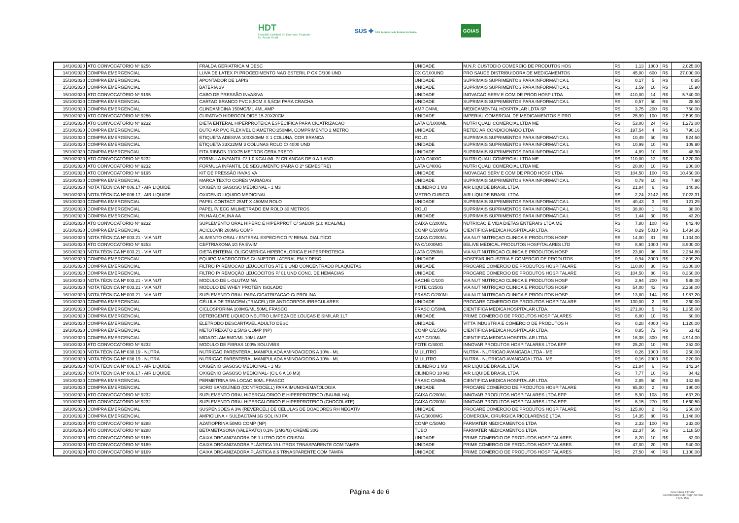HDT
Hospital Estadual de Doenças Tropicais
Dr. Anuar Auad
SUS ✚ SES Secretaria de Estado da Saúde
GOIAS
| 14/10/2020 | ATO CONVOCATÓRIO Nº 9256 | FRALDA GERIATRICA M DESC | UNIDADE | M.N.P. CUSTODIO COMERCIO DE PRODUTOS HOS | R$ | 1,13 | 1800 | R$ | 2.025,00 |
| 14/10/2020 | COMPRA EMERGENCIAL | LUVA DE LATEX P/ PROCEDIMENTO NAO ESTERIL P CX C/100 UND | CX C/100UND | PRO SAUDE DISTRIBUIDORA DE MEDICAMENTOS | R$ | 45,00 | 600 | R$ | 27.000,00 |
| 15/10/2020 | COMPRA EMERGENCIAL | APONTADOR DE LAPIS | UNIDADE | SUPRIMAIS SUPRIMENTOS PARA INFORMATICA L | R$ | 0,17 | 5 | R$ | 0,85 |
| 15/10/2020 | COMPRA EMERGENCIAL | BATERIA 3V | UNIDADE | SUPRIMAIS SUPRIMENTOS PARA INFORMATICA L | R$ | 1,59 | 10 | R$ | 15,90 |
| 15/10/2020 | ATO CONVOCATÓRIO Nº 9195 | CABO DE PRESSÃO INVASIVA | UNIDADE | INOVACAO SERV E COM DE PROD HOSP LTDA | R$ | 410,00 | 14 | R$ | 5.740,00 |
| 15/10/2020 | COMPRA EMERGENCIAL | CARTAO BRANCO PVC 8,5CM X 5,5CM PARA CRACHA | UNIDADE | SUPRIMAIS SUPRIMENTOS PARA INFORMATICA L | R$ | 0,57 | 50 | R$ | 28,50 |
| 15/10/2020 | COMPRA EMERGENCIAL | CLINDAMICINA 150MG/ML 4ML AMP | AMP C/4ML | MEDICAMENTAL HOSPITALAR LDTA SP | R$ | 3,75 | 200 | R$ | 750,00 |
| 15/10/2020 | ATO CONVOCATÓRIO Nº 9256 | CURATIVO HIDROCOLOIDE 15-20X20CM | UNIDADE | IMPERIAL COMERCIAL DE MEDICAMENTOS E PRO | R$ | 25,99 | 100 | R$ | 2.599,00 |
| 15/10/2020 | ATO CONVOCATÓRIO Nº 9232 | DIETA ENTERAL HIPERPROTEICA ESPECIFICA PARA CICATRIZACAO | LATA C/1000ML | NUTRI QUALI COMERCIAL LTDA ME | R$ | 53,00 | 24 | R$ | 1.272,00 |
| 15/10/2020 | COMPRA EMERGENCIAL | DUTO AR PVC FLEXÍVEL DIÂMETRO:250MM, COMPRIMENTO 2 METRO | UNIDADE | RETEC AR CONDICIONADO LTDA | R$ | 197,54 | 4 | R$ | 790,16 |
| 15/10/2020 | COMPRA EMERGENCIAL | ETIQUETA ADESIVA 100X50MM X 1 COLUNA, COR BRANCA | ROLO | SUPRIMAIS SUPRIMENTOS PARA INFORMATICA L | R$ | 10,49 | 50 | R$ | 524,50 |
| 15/10/2020 | COMPRA EMERGENCIAL | ETIQUETA 33X22MM 3 COLUNAS ROLO C/ 4000 UND | UNIDADE | SUPRIMAIS SUPRIMENTOS PARA INFORMATICA L | R$ | 10,99 | 10 | R$ | 109,90 |
| 15/10/2020 | COMPRA EMERGENCIAL | FITA RIBBON 110X75 METROS CERA PRETO | UNIDADE | SUPRIMAIS SUPRIMENTOS PARA INFORMATICA L | R$ | 4,89 | 10 | R$ | 48,90 |
| 15/10/2020 | ATO CONVOCATÓRIO Nº 9232 | FORMULA INFANTIL C/ 1.0 KCAL/ML P/ CRIANCAS DE 0 A 1 ANO | LATA C/400G | NUTRI QUALI COMERCIAL LTDA ME | R$ | 110,00 | 12 | R$ | 1.320,00 |
| 15/10/2020 | ATO CONVOCATÓRIO Nº 9232 | FORMULA INFANTIL DE SEGUIMENTO (PARA O 2º SEMESTRE) | LATA C/400G | NUTRI QUALI COMERCIAL LTDA ME | R$ | 20,00 | 10 | R$ | 200,00 |
| 15/10/2020 | ATO CONVOCATÓRIO Nº 9195 | KIT DE PRESSÃO INVASIVA | UNIDADE | INOVACAO SERV E COM DE PROD HOSP LTDA | R$ | 104,50 | 100 | R$ | 10.450,00 |
| 15/10/2020 | COMPRA EMERGENCIAL | MARCA TEXTO CORES VARIADAS | UNIDADE | SUPRIMAIS SUPRIMENTOS PARA INFORMATICA L | R$ | 0,79 | 10 | R$ | 7,90 |
| 15/10/2020 | NOTA TÉCNICA Nº 006.17 - AIR LIQUIDE | OXIGENIO GASOSO MEDICINAL - 1 M3 | CILINDRO 1 M3 | AIR LIQUIDE BRASIL LTDA | R$ | 21,84 | 6 | R$ | 140,86 |
| 15/10/2020 | NOTA TÉCNICA Nº 006.17 - AIR LIQUIDE | OXIGENIO LIQUIDO MEDICINAL | METRO CUBICO | AIR LIQUIDE BRASIL LTDA | R$ | 2,24 | 3142 | R$ | 7.023,31 |
| 15/10/2020 | COMPRA EMERGENCIAL | PAPEL CONTACT 25MT X 450MM ROLO | UNIDADE | SUPRIMAIS SUPRIMENTOS PARA INFORMATICA L | R$ | 40,43 | 3 | R$ | 121,29 |
| 15/10/2020 | COMPRA EMERGENCIAL | PAPEL P/ ECG MILIMETRADO EM ROLO 30 METROS | ROLO | SUPRIMAIS SUPRIMENTOS PARA INFORMATICA L | R$ | 38,00 | 1 | R$ | 38,00 |
| 15/10/2020 | COMPRA EMERGENCIAL | PILHA ALCALINA AA | UNIDADE | SUPRIMAIS SUPRIMENTOS PARA INFORMATICA L | R$ | 1,44 | 30 | R$ | 43,20 |
| 15/10/2020 | ATO CONVOCATÓRIO Nº 9232 | SUPLEMENTO ORAL HIPERC E HIPERPROT C/ SABOR (2.0 KCAL/ML) | CAIXA C/200ML | NUTRICAO E VIDA DIETAS ENTERAIS LTDA ME | R$ | 7,80 | 108 | R$ | 842,40 |
| 16/10/2020 | COMPRA EMERGENCIAL | ACICLOVIR 200MG COMP | COMP C/200MG | CIENTIFICA MEDICA HOSPITALAR LTDA. | R$ | 0,29 | 5010 | R$ | 1.434,36 |
| 16/10/2020 | NOTA TÉCNICA Nº 003.21 - VIA NUT | ALIMENTO ORAL / ENTERAL ESPECIFICO P/ RENAL DIALITICO | CAIXA C/200ML | VIA NUT NUTRIÇAO CLINICA E PRODUTOS HOSP | R$ | 14,00 | 81 | R$ | 1.134,00 |
| 16/10/2020 | ATO CONVOCATÓRIO Nº 9253 | CEFTRIAXONA 1G FA EV/IM | FA C/1000MG | BELIVE MEDICAL PRODUTOS HOSPITALARES LTD | R$ | 8,90 | 1000 | R$ | 8.900,00 |
| 16/10/2020 | NOTA TÉCNICA Nº 003.21 - VIA NUT | DIETA ENTERAL OLIGOMERICA HIPERCALORICA E HIPERPROTEICA | LATA C/250ML | VIA NUT NUTRIÇAO CLINICA E PRODUTOS HOSP | R$ | 23,80 | 96 | R$ | 2.284,80 |
| 16/10/2020 | COMPRA EMERGENCIAL | EQUIPO MACROGOTAS C/ INJETOR LATERAL EM Y DESC. | UNIDADE | HOSPFAR INDUSTRIA E COMERCIO DE PRODUTOS | R$ | 0,94 | 3000 | R$ | 2.809,20 |
| 16/10/2020 | COMPRA EMERGENCIAL | FILTRO P/ REMOCAO LEUCOCITOS ATE 6 UND CONCENTRADO PLAQUETAS | UNIDADE | PROCARE COMERCIO DE PRODUTOS HOSPITALARE | R$ | 110,00 | 30 | R$ | 3.300,00 |
| 16/10/2020 | COMPRA EMERGENCIAL | FILTRO P/ REMOÇÃO LEUCÓCITOS P/ 01 UND CONC. DE HEMÁCIAS | UNIDADE | PROCARE COMERCIO DE PRODUTOS HOSPITALARE | R$ | 104,50 | 80 | R$ | 8.360,00 |
| 16/10/2020 | NOTA TÉCNICA Nº 003.21 - VIA NUT | MODULO DE L-GLUTAMINA | SACHE C/10G | VIA NUT NUTRIÇAO CLINICA E PRODUTOS HOSP | R$ | 2,94 | 200 | R$ | 588,00 |
| 16/10/2020 | NOTA TÉCNICA Nº 003.21 - VIA NUT | MODULO DE WHEY PROTEIN ISOLADO | POTE C/250G | VIA NUT NUTRIÇAO CLINICA E PRODUTOS HOSP | R$ | 54,00 | 42 | R$ | 2.268,00 |
| 16/10/2020 | NOTA TÉCNICA Nº 003.21 - VIA NUT | SUPLEMENTO ORAL PARA CICATRIZACAO C/ PROLINA | FRASC C/200ML | VIA NUT NUTRIÇAO CLINICA E PRODUTOS HOSP | R$ | 13,80 | 144 | R$ | 1.987,20 |
| 19/10/2020 | COMPRA EMERGENCIAL | CÉLULA DE TRIAGEM (TRIACEL) DE ANTICORPOS IRREGULARES | UNIDADE | PROCARE COMERCIO DE PRODUTOS HOSPITALARE | R$ | 130,00 | 2 | R$ | 260,00 |
| 19/10/2020 | COMPRA EMERGENCIAL | CICLOSPORINA 100MG/ML 50ML FRASCO | FRASC C/50ML | CIENTIFICA MEDICA HOSPITALAR LTDA. | R$ | 271,00 | 5 | R$ | 1.355,00 |
| 19/10/2020 | COMPRA EMERGENCIAL | DETERGENTE LIQUIDO NEUTRO LIMPEZA DE LOUÇAS E SIMILAR 1LT | UNIDADE | PRIME COMERCIO DE PRODUTOS HOSPITALARES | R$ | 6,00 | 10 | R$ | 60,00 |
| 19/10/2020 | COMPRA EMERGENCIAL | ELETRODO DESCARTAVEL ADULTO DESC | UNIDADE | VITTA INDUSTRIA E COMERCIO DE PRODUTOS H | R$ | 0,28 | 4000 | R$ | 1.120,00 |
| 19/10/2020 | COMPRA EMERGENCIAL | METOTREXATO 2,5MG COMP (NP) | COMP C/2,5MG | CIENTIFICA MEDICA HOSPITALAR LTDA. | R$ | 0,85 | 72 | R$ | 61,42 |
| 19/10/2020 | COMPRA EMERGENCIAL | MIDAZOLAM 5MG/ML 10ML AMP | AMP C/10ML | CIENTIFICA MEDICA HOSPITALAR LTDA. | R$ | 16,38 | 300 | R$ | 4.914,00 |
| 19/10/2020 | ATO CONVOCATÓRIO Nº 9232 | MODULO DE FIBRAS 100% SOLUVEIS | POTE C/400G | INNOVAR PRODUTOS HOSPITALARES LTDA EPP | R$ | 25,20 | 10 | R$ | 252,00 |
| 19/10/2020 | NOTA TÉCNICA Nº 038.19 - NUTRA | NUTRICAO PARENTERAL MANIPULADA AMINOACIDOS A 10% - ML | MILILITRO | NUTRA - NUTRICAO AVANCADA LTDA - ME | R$ | 0,26 | 1000 | R$ | 260,00 |
| 19/10/2020 | NOTA TÉCNICA Nº 038.19 - NUTRA | NUTRICAO PARENTERAL MANIPULADA AMINOACIDOS A 10% - ML | MILILITRO | NUTRA - NUTRICAO AVANCADA LTDA - ME | R$ | 0,16 | 2000 | R$ | 320,00 |
| 19/10/2020 | NOTA TÉCNICA Nº 006.17 - AIR LIQUIDE | OXIGENIO GASOSO MEDICINAL - 1 M3 | CILINDRO 1 M3 | AIR LIQUIDE BRASIL LTDA | R$ | 21,84 | 6 | R$ | 142,34 |
| 19/10/2020 | NOTA TÉCNICA Nº 006.17 - AIR LIQUIDE | OXIGENIO GASOSO MEDICINAL- (CIL 6 A 10 M3) | CILINDRO 10 M3 | AIR LIQUIDE BRASIL LTDA | R$ | 7,77 | 10 | R$ | 84,42 |
| 19/10/2020 | COMPRA EMERGENCIAL | PERMETRINA 5% LOCAO 60ML FRASCO | FRASC C/60ML | CIENTIFICA MEDICA HOSPITALAR LTDA. | R$ | 2,85 | 50 | R$ | 142,65 |
| 19/10/2020 | COMPRA EMERGENCIAL | SORO SANGUÍNEO (CONTROCELL) PARA IMUNOHEMATOLOGIA | UNIDADE | PROCARE COMERCIO DE PRODUTOS HOSPITALARE | R$ | 95,00 | 2 | R$ | 190,00 |
| 19/10/2020 | ATO CONVOCATÓRIO Nº 9232 | SUPLEMENTO ORAL HIPERCALORICO E HIPERPROTEICO (BAUNILHA) | CAIXA C/200ML | INNOVAR PRODUTOS HOSPITALARES LTDA EPP | R$ | 5,90 | 108 | R$ | 637,20 |
| 19/10/2020 | ATO CONVOCATÓRIO Nº 9232 | SUPLEMENTO ORAL HIPERCALORICO E HIPERPROTEICO (CHOCOLATE) | CAIXA C/200ML | INNOVAR PRODUTOS HOSPITALARES LTDA EPP | R$ | 6,15 | 270 | R$ | 1.660,50 |
| 19/10/2020 | COMPRA EMERGENCIAL | SUSPENSOES A 3% (REVERCEL) DE CELULAS DE DOADORES RH NEGATIV | UNIDADE | PROCARE COMERCIO DE PRODUTOS HOSPITALARE | R$ | 125,00 | 2 | R$ | 250,00 |
| 20/10/2020 | COMPRA EMERGENCIAL | AMPICILINA + SULBACTAM 3G SOL INJ FA | FA C/3000MG | COMERCIAL CIRURGICA RIOCLARENSE LTDA | R$ | 14,35 | 80 | R$ | 1.148,00 |
| 20/10/2020 | ATO CONVOCATÓRIO Nº 9288 | AZATIOPRINA 50MG COMP (NP) | COMP C/50MG | FARMATER MEDICAMENTOS LTDA | R$ | 2,33 | 100 | R$ | 233,00 |
| 20/10/2020 | ATO CONVOCATÓRIO Nº 9288 | BETAMETASONA (VALERATO) 0,1% (1MG/G) CREME 30G | TUBO | FARMATER MEDICAMENTOS LTDA | R$ | 22,37 | 50 | R$ | 1.118,50 |
| 20/10/2020 | ATO CONVOCATÓRIO Nº 9169 | CAIXA ORGANIZADORA DE 1 LITRO COR CRISTAL | UNIDADE | PRIME COMERCIO DE PRODUTOS HOSPITALARES | R$ | 8,20 | 10 | R$ | 82,00 |
| 20/10/2020 | ATO CONVOCATÓRIO Nº 9169 | CAIXA ORGANIZADORA PLÁSTICA 19 LITROS TRNASPARENTE COM TAMPA | UNIDADE | PRIME COMERCIO DE PRODUTOS HOSPITALARES | R$ | 47,00 | 20 | R$ | 940,00 |
| 20/10/2020 | ATO CONVOCATÓRIO Nº 9169 | CAIXA ORGANIZADORA PLÁSTICA 8,6 TRNASPARENTE COM TAMPA | UNIDADE | PRIME COMERCIO DE PRODUTOS HOSPITALARES | R$ | 27,50 | 40 | R$ | 1.100,00 |
Página 4 de 6
Ana Paula Tilmann
Coordenadora de Suprimentos
HDT/ ISG